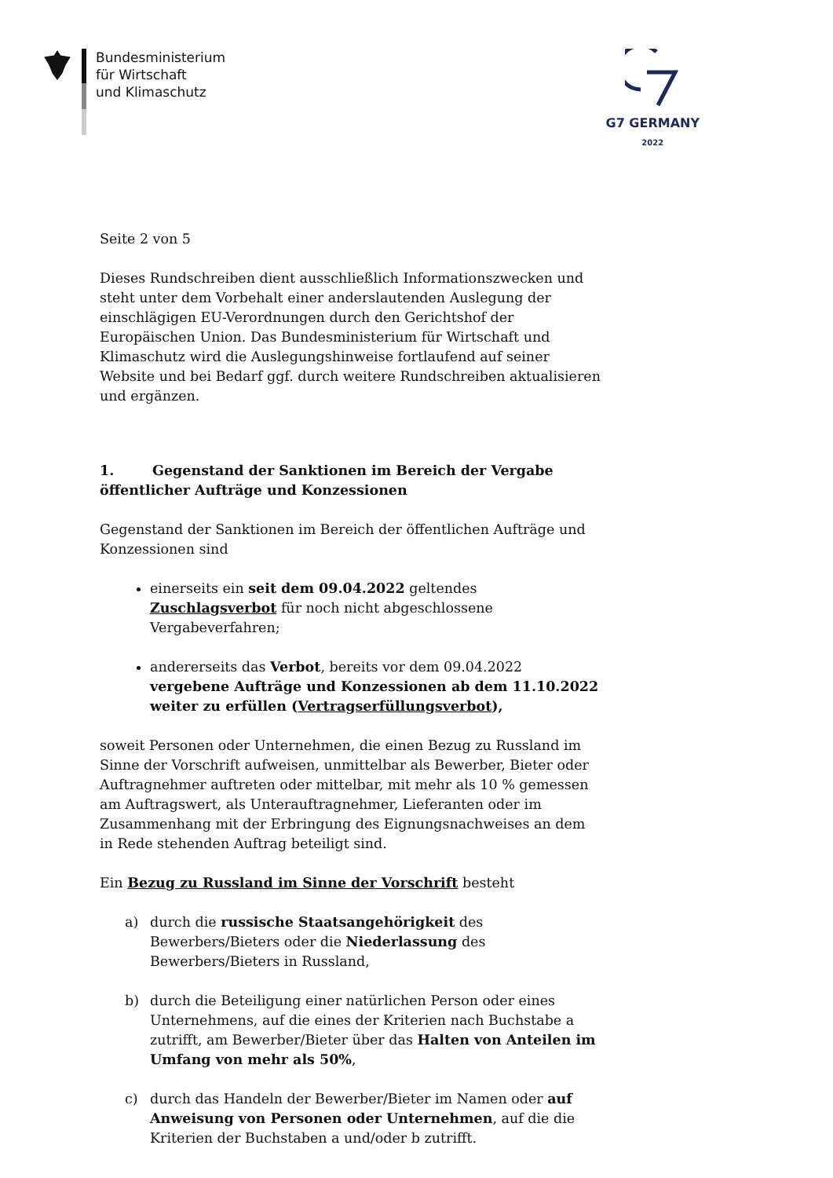Bundesministerium
für Wirtschaft
und Klimaschutz
G7 GERMANY
2022
Seite 2 von 5
Dieses Rundschreiben dient ausschließlich Informationszwecken und steht unter dem Vorbehalt einer anderslautenden Auslegung der einschlägigen EU-Verordnungen durch den Gerichtshof der Europäischen Union. Das Bundesministerium für Wirtschaft und Klimaschutz wird die Auslegungshinweise fortlaufend auf seiner Website und bei Bedarf ggf. durch weitere Rundschreiben aktualisieren und ergänzen.
1. Gegenstand der Sanktionen im Bereich der Vergabe öffentlicher Aufträge und Konzessionen
Gegenstand der Sanktionen im Bereich der öffentlichen Aufträge und Konzessionen sind
einerseits ein seit dem 09.04.2022 geltendes Zuschlagsverbot für noch nicht abgeschlossene Vergabeverfahren;
andererseits das Verbot, bereits vor dem 09.04.2022 vergebene Aufträge und Konzessionen ab dem 11.10.2022 weiter zu erfüllen (Vertragserfüllungsverbot),
soweit Personen oder Unternehmen, die einen Bezug zu Russland im Sinne der Vorschrift aufweisen, unmittelbar als Bewerber, Bieter oder Auftragnehmer auftreten oder mittelbar, mit mehr als 10 % gemessen am Auftragswert, als Unterauftragnehmer, Lieferanten oder im Zusammenhang mit der Erbringung des Eignungsnachweises an dem in Rede stehenden Auftrag beteiligt sind.
Ein Bezug zu Russland im Sinne der Vorschrift besteht
a) durch die russische Staatsangehörigkeit des Bewerbers/Bieters oder die Niederlassung des Bewerbers/Bieters in Russland,
b) durch die Beteiligung einer natürlichen Person oder eines Unternehmens, auf die eines der Kriterien nach Buchstabe a zutrifft, am Bewerber/Bieter über das Halten von Anteilen im Umfang von mehr als 50%,
c) durch das Handeln der Bewerber/Bieter im Namen oder auf Anweisung von Personen oder Unternehmen, auf die die Kriterien der Buchstaben a und/oder b zutrifft.